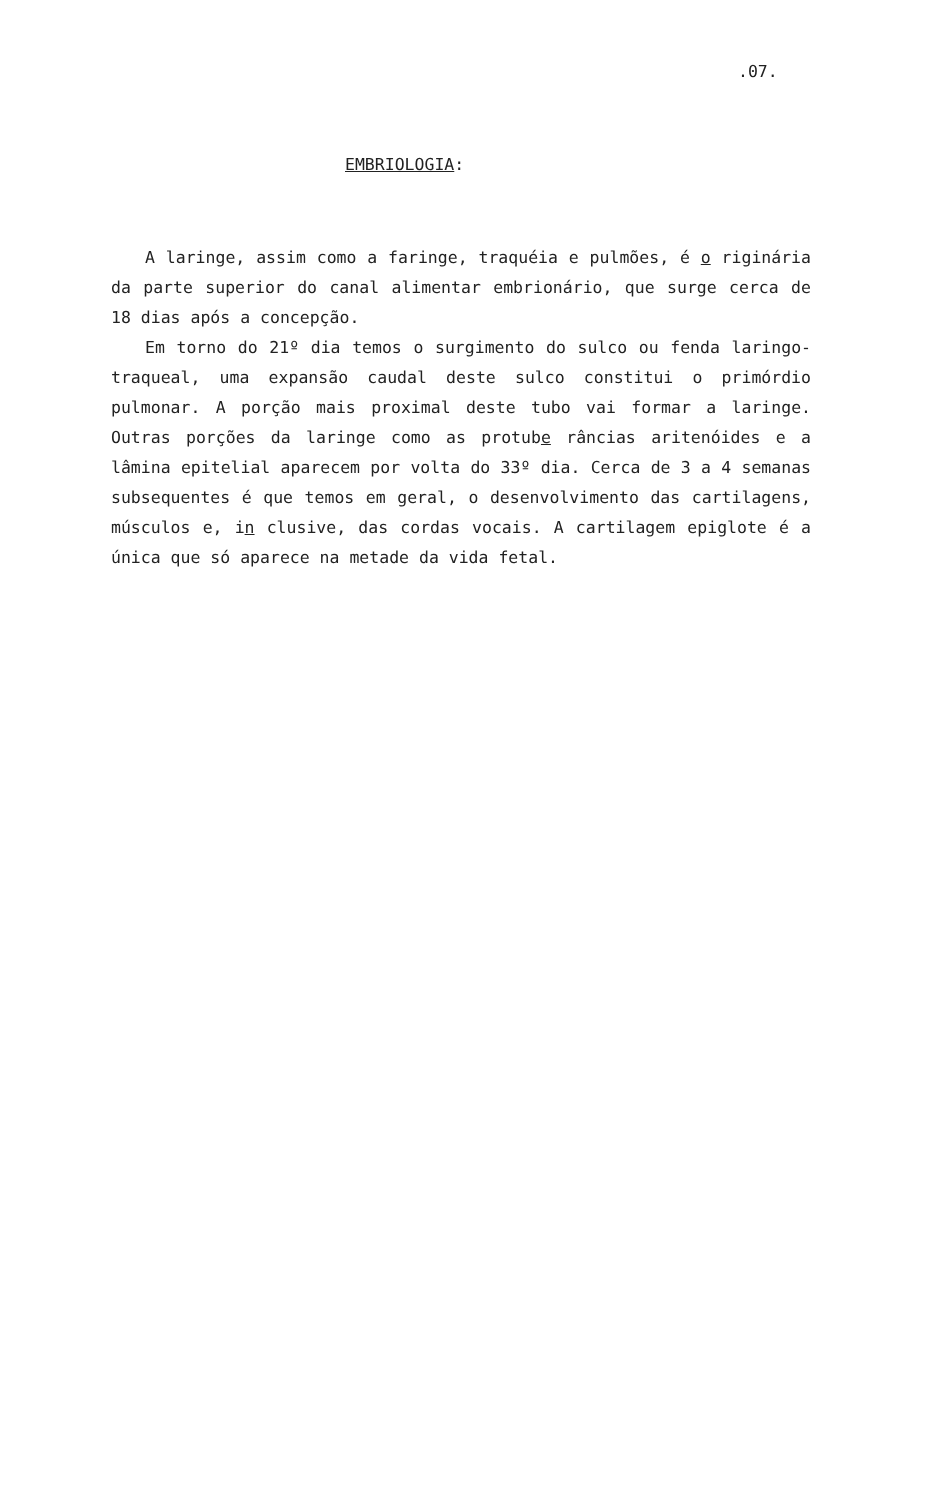.07.
EMBRIOLOGIA:
A laringe, assim como a faringe, traquéia e pulmões, é o riginária da parte superior do canal alimentar embrionário, que surge cerca de 18 dias após a concepção.
Em torno do 21º dia temos o surgimento do sulco ou fenda laringo-traqueal, uma expansão caudal deste sulco constitui o primórdio pulmonar. A porção mais proximal deste tubo vai formar a laringe. Outras porções da laringe como as protube râncias aritenóides e a lâmina epitelial aparecem por volta do 33º dia. Cerca de 3 a 4 semanas subsequentes é que temos em geral, o desenvolvimento das cartilagens, músculos e, in clusive, das cordas vocais. A cartilagem epiglote é a única que só aparece na metade da vida fetal.